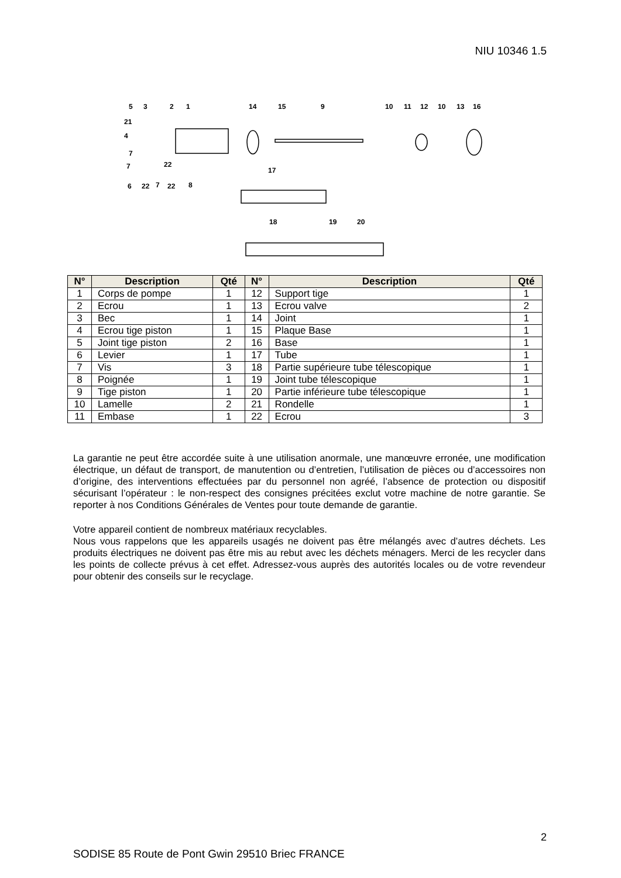NIU 10346 1.5
5
3
2
1
14
15
9
10
11
12
10
13
16
21
4
7
7
22
6
22
7
22
8
17
18
19
20
| N° | Description | Qté | N° | Description | Qté |
| --- | --- | --- | --- | --- | --- |
| 1 | Corps de pompe | 1 | 12 | Support tige | 1 |
| 2 | Ecrou | 1 | 13 | Ecrou valve | 2 |
| 3 | Bec | 1 | 14 | Joint | 1 |
| 4 | Ecrou tige piston | 1 | 15 | Plaque Base | 1 |
| 5 | Joint tige piston | 2 | 16 | Base | 1 |
| 6 | Levier | 1 | 17 | Tube | 1 |
| 7 | Vis | 3 | 18 | Partie supérieure tube télescopique | 1 |
| 8 | Poignée | 1 | 19 | Joint tube télescopique | 1 |
| 9 | Tige piston | 1 | 20 | Partie inférieure tube télescopique | 1 |
| 10 | Lamelle | 2 | 21 | Rondelle | 1 |
| 11 | Embase | 1 | 22 | Ecrou | 3 |
La garantie ne peut être accordée suite à une utilisation anormale, une manœuvre erronée, une modification électrique, un défaut de transport, de manutention ou d’entretien, l’utilisation de pièces ou d’accessoires non d’origine, des interventions effectuées par du personnel non agréé, l’absence de protection ou dispositif sécurisant l’opérateur : le non-respect des consignes précitées exclut votre machine de notre garantie. Se reporter à nos Conditions Générales de Ventes pour toute demande de garantie.
Votre appareil contient de nombreux matériaux recyclables.
Nous vous rappelons que les appareils usagés ne doivent pas être mélangés avec d’autres déchets. Les produits électriques ne doivent pas être mis au rebut avec les déchets ménagers. Merci de les recycler dans les points de collecte prévus à cet effet. Adressez-vous auprès des autorités locales ou de votre revendeur pour obtenir des conseils sur le recyclage.
2
SODISE 85 Route de Pont Gwin 29510 Briec FRANCE